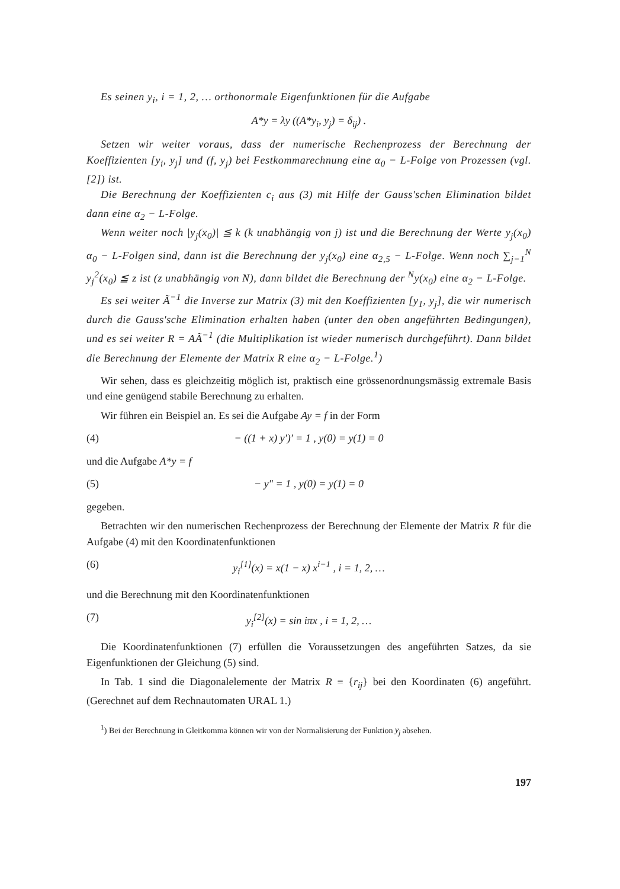Es seinen y<sub>i</sub>, i = 1, 2, … orthonormale Eigenfunktionen für die Aufgabe
A*y = λy ((A*y<sub>i</sub>, y<sub>j</sub>) = δ<sub>ij</sub>) .
Setzen wir weiter voraus, dass der numerische Rechenprozess der Berechnung der Koeffizienten [y<sub>i</sub>, y<sub>j</sub>] und (f, y<sub>j</sub>) bei Festkommarechnung eine α<sub>0</sub> − L-Folge von Prozessen (vgl. [2]) ist.
Die Berechnung der Koeffizienten c<sub>i</sub> aus (3) mit Hilfe der Gauss'schen Elimination bildet dann eine α<sub>2</sub> − L-Folge.
Wenn weiter noch |y<sub>j</sub>(x<sub>0</sub>)| ≦ k (k unabhängig von j) ist und die Berechnung der Werte y<sub>j</sub>(x<sub>0</sub>) α<sub>0</sub> − L-Folgen sind, dann ist die Berechnung der y<sub>j</sub>(x<sub>0</sub>) eine α<sub>2,5</sub> − L-Folge. Wenn noch ∑<sub>j=1</sub><sup>N</sup> y<sub>j</sub><sup>2</sup>(x<sub>0</sub>) ≦ z ist (z unabhängig von N), dann bildet die Berechnung der <sup>N</sup>y(x<sub>0</sub>) eine α<sub>2</sub> − L-Folge.
Es sei weiter Ã<sup>−1</sup> die Inverse zur Matrix (3) mit den Koeffizienten [y<sub>1</sub>, y<sub>j</sub>], die wir numerisch durch die Gauss'sche Elimination erhalten haben (unter den oben angeführten Bedingungen), und es sei weiter R = AÃ<sup>−1</sup> (die Multiplikation ist wieder numerisch durchgeführt). Dann bildet die Berechnung der Elemente der Matrix R eine α<sub>2</sub> − L-Folge.<sup>1</sup>)
Wir sehen, dass es gleichzeitig möglich ist, praktisch eine grössenordnungsmässig extremale Basis und eine genügend stabile Berechnung zu erhalten.
Wir führen ein Beispiel an. Es sei die Aufgabe Ay = f in der Form
(4) − ((1 + x) y′)′ = 1 , y(0) = y(1) = 0
und die Aufgabe A*y = f
(5) − y″ = 1 , y(0) = y(1) = 0
gegeben.
Betrachten wir den numerischen Rechenprozess der Berechnung der Elemente der Matrix R für die Aufgabe (4) mit den Koordinatenfunktionen
(6) y<sub>i</sub><sup>[1]</sup>(x) = x(1 − x) x<sup>i−1</sup> , i = 1, 2, …
und die Berechnung mit den Koordinatenfunktionen
(7) y<sub>i</sub><sup>[2]</sup>(x) = sin iπx , i = 1, 2, …
Die Koordinatenfunktionen (7) erfüllen die Voraussetzungen des angeführten Satzes, da sie Eigenfunktionen der Gleichung (5) sind.
In Tab. 1 sind die Diagonalelemente der Matrix R ≡ {r<sub>ij</sub>} bei den Koordinaten (6) angeführt. (Gerechnet auf dem Rechnautomaten URAL 1.)
<sup>1</sup>) Bei der Berechnung in Gleitkomma können wir von der Normalisierung der Funktion y<sub>j</sub> absehen.
197